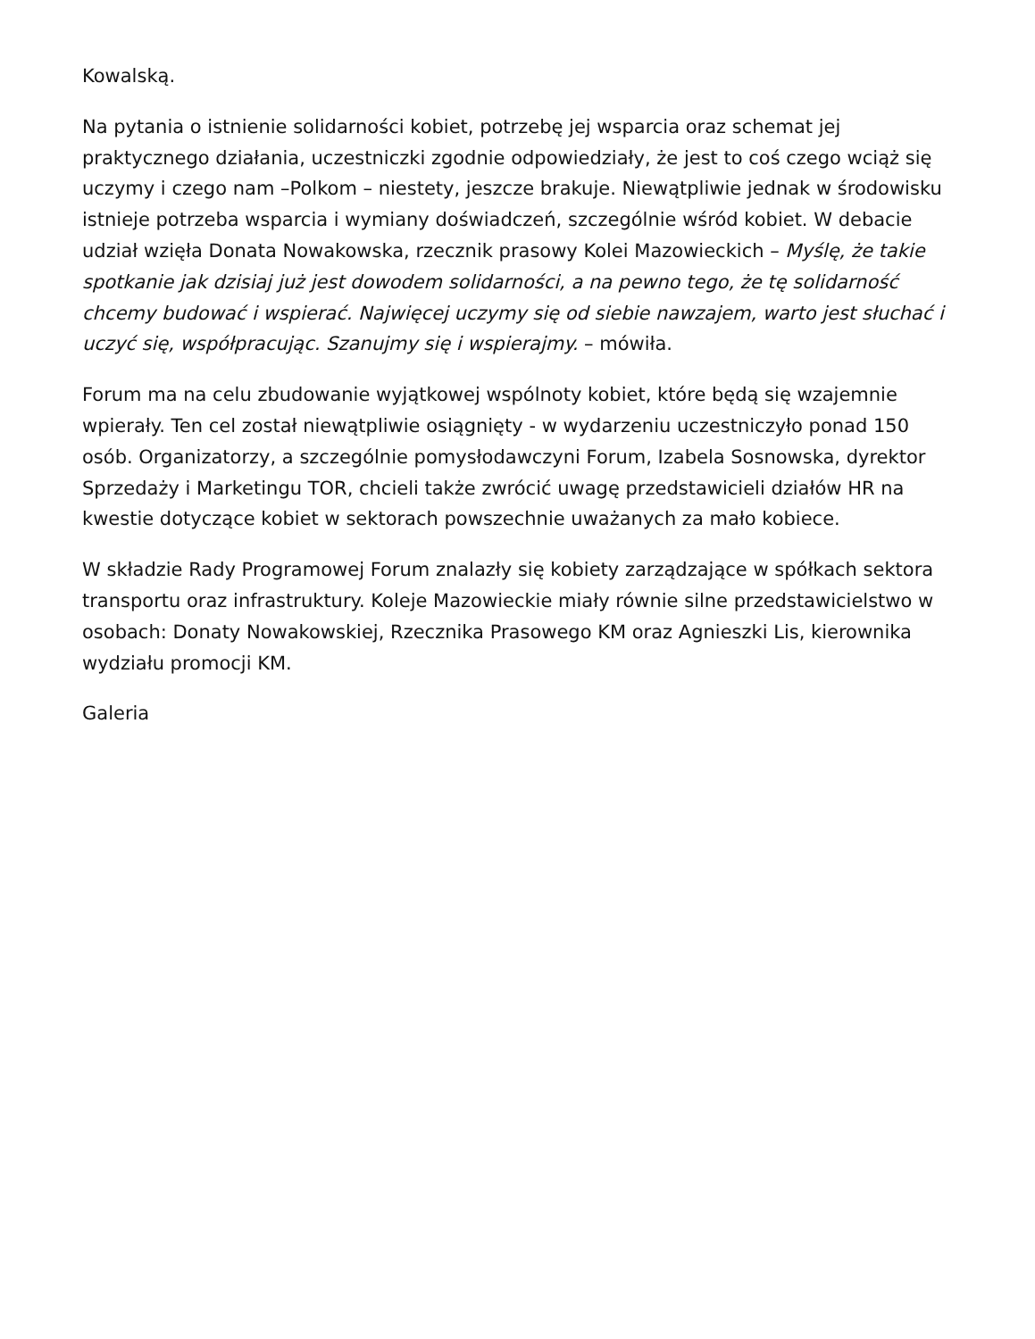Kowalską.
Na pytania o istnienie solidarności kobiet, potrzebę jej wsparcia oraz schemat jej praktycznego działania, uczestniczki zgodnie odpowiedziały, że jest to coś czego wciąż się uczymy i czego nam –Polkom – niestety, jeszcze brakuje. Niewątpliwie jednak w środowisku istnieje potrzeba wsparcia i wymiany doświadczeń, szczególnie wśród kobiet. W debacie udział wzięła Donata Nowakowska, rzecznik prasowy Kolei Mazowieckich – Myślę, że takie spotkanie jak dzisiaj już jest dowodem solidarności, a na pewno tego, że tę solidarność chcemy budować i wspierać. Najwięcej uczymy się od siebie nawzajem, warto jest słuchać i uczyć się, współpracując. Szanujmy się i wspierajmy. – mówiła.
Forum ma na celu zbudowanie wyjątkowej wspólnoty kobiet, które będą się wzajemnie wpierały. Ten cel został niewątpliwie osiągnięty - w wydarzeniu uczestniczyło ponad 150 osób. Organizatorzy, a szczególnie pomysłodawczyni Forum, Izabela Sosnowska, dyrektor Sprzedaży i Marketingu TOR, chcieli także zwrócić uwagę przedstawicieli działów HR na kwestie dotyczące kobiet w sektorach powszechnie uważanych za mało kobiece.
W składzie Rady Programowej Forum znalazły się kobiety zarządzające w spółkach sektora transportu oraz infrastruktury. Koleje Mazowieckie miały równie silne przedstawicielstwo w osobach: Donaty Nowakowskiej, Rzecznika Prasowego KM oraz Agnieszki Lis, kierownika wydziału promocji KM.
Galeria